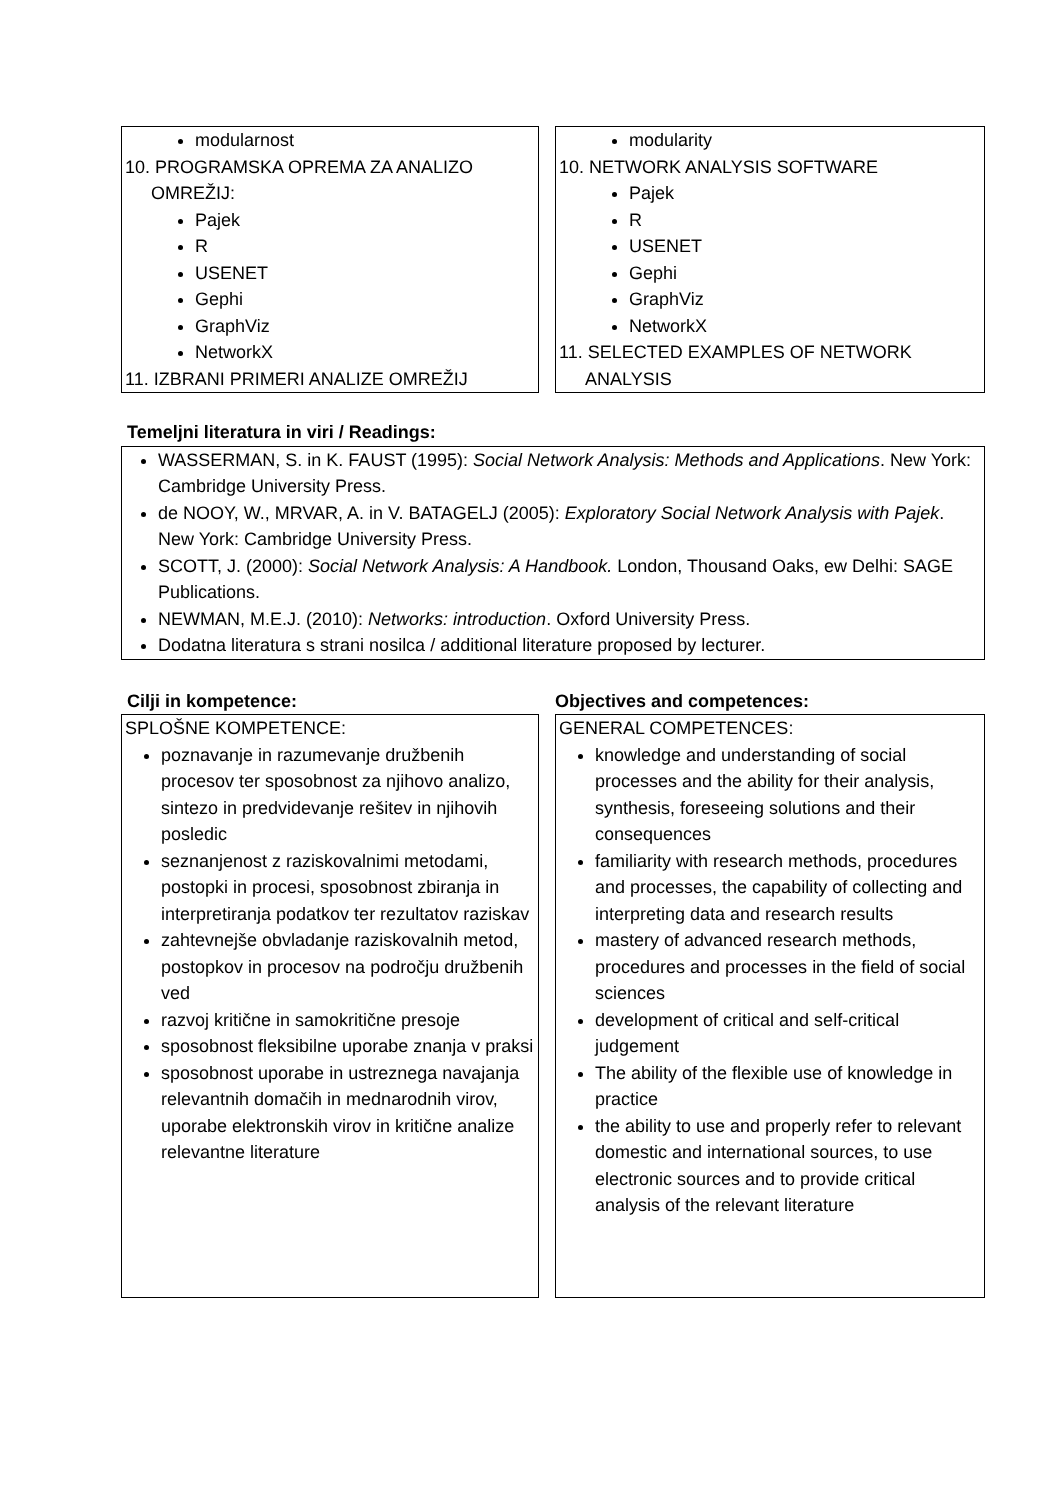modularnost
10. PROGRAMSKA OPREMA ZA ANALIZO
OMREŽIJ:
Pajek
R
USENET
Gephi
GraphViz
NetworkX
11. IZBRANI PRIMERI ANALIZE OMREŽIJ
modularity
10. NETWORK ANALYSIS SOFTWARE
Pajek
R
USENET
Gephi
GraphViz
NetworkX
11. SELECTED EXAMPLES OF NETWORK
ANALYSIS
Temeljni literatura in viri / Readings:
WASSERMAN, S. in K. FAUST (1995): Social Network Analysis: Methods and Applications. New York: Cambridge University Press.
de NOOY, W., MRVAR, A. in V. BATAGELJ (2005): Exploratory Social Network Analysis with Pajek. New York: Cambridge University Press.
SCOTT, J. (2000): Social Network Analysis: A Handbook. London, Thousand Oaks, ew Delhi: SAGE Publications.
NEWMAN, M.E.J. (2010): Networks: introduction. Oxford University Press.
Dodatna literatura s strani nosilca / additional literature proposed by lecturer.
Cilji in kompetence: Objectives and competences:
SPLOŠNE KOMPETENCE:
poznavanje in razumevanje družbenih procesov ter sposobnost za njihovo analizo, sintezo in predvidevanje rešitev in njihovih posledic
seznanjenost z raziskovalnimi metodami, postopki in procesi, sposobnost zbiranja in interpretiranja podatkov ter rezultatov raziskav
zahtevnejše obvladanje raziskovalnih metod, postopkov in procesov na področju družbenih ved
razvoj kritične in samokritične presoje
sposobnost fleksibilne uporabe znanja v praksi
sposobnost uporabe in ustreznega navajanja relevantnih domačih in mednarodnih virov, uporabe elektronskih virov in kritične analize relevantne literature
GENERAL COMPETENCES:
knowledge and understanding of social processes and the ability for their analysis, synthesis, foreseeing solutions and their consequences
familiarity with research methods, procedures and processes, the capability of collecting and interpreting data and research results
mastery of advanced research methods, procedures and processes in the field of social sciences
development of critical and self-critical judgement
The ability of the flexible use of knowledge in practice
the ability to use and properly refer to relevant domestic and international sources, to use electronic sources and to provide critical analysis of the relevant literature